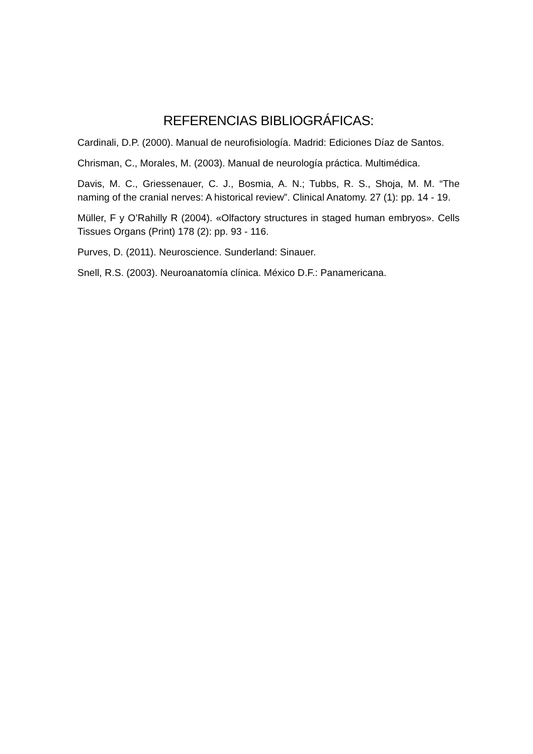REFERENCIAS BIBLIOGRÁFICAS:
Cardinali, D.P. (2000). Manual de neurofisiología. Madrid: Ediciones Díaz de Santos.
Chrisman, C., Morales, M. (2003). Manual de neurología práctica. Multimédica.
Davis, M. C., Griessenauer, C. J., Bosmia, A. N.; Tubbs, R. S., Shoja, M. M. “The naming of the cranial nerves: A historical review”. Clinical Anatomy. 27 (1): pp. 14 ‑ 19.
Müller, F y O’Rahilly R (2004). «Olfactory structures in staged human embryos». Cells Tissues Organs (Print) 178 (2): pp. 93 ‑ 116.
Purves, D. (2011). Neuroscience. Sunderland: Sinauer.
Snell, R.S. (2003). Neuroanatomía clínica. México D.F.: Panamericana.